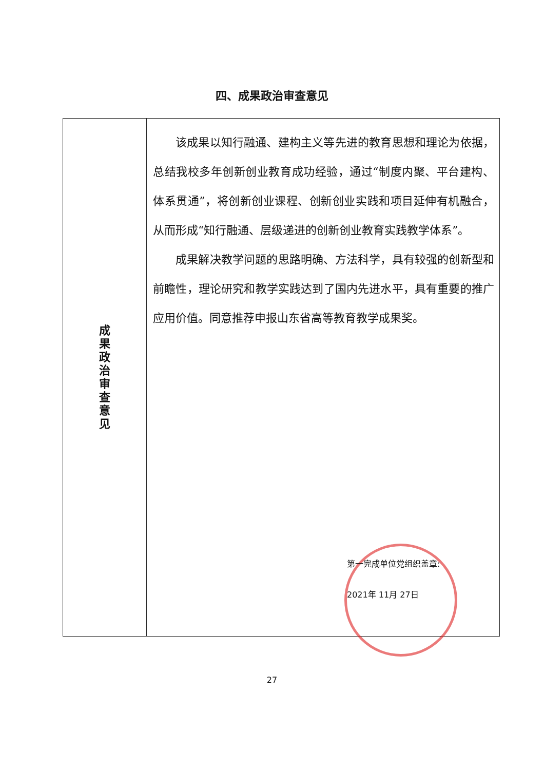四、成果政治审查意见
| 成 果 政 治 审 查 意 见 | 该成果以知行融通、建构主义等先进的教育思想和理论为依据，总结我校多年创新创业教育成功经验，通过“制度内聚、平台建构、体系贯通”，将创新创业课程、创新创业实践和项目延伸有机融合，从而形成“知行融通、层级递进的创新创业教育实践教学体系”。 成果解决教学问题的思路明确、方法科学，具有较强的创新型和前瞻性，理论研究和教学实践达到了国内先进水平，具有重要的推广应用价值。同意推荐申报山东省高等教育教学成果奖。 第一完成单位党组织盖章: 2021年 11月 27日 |
27